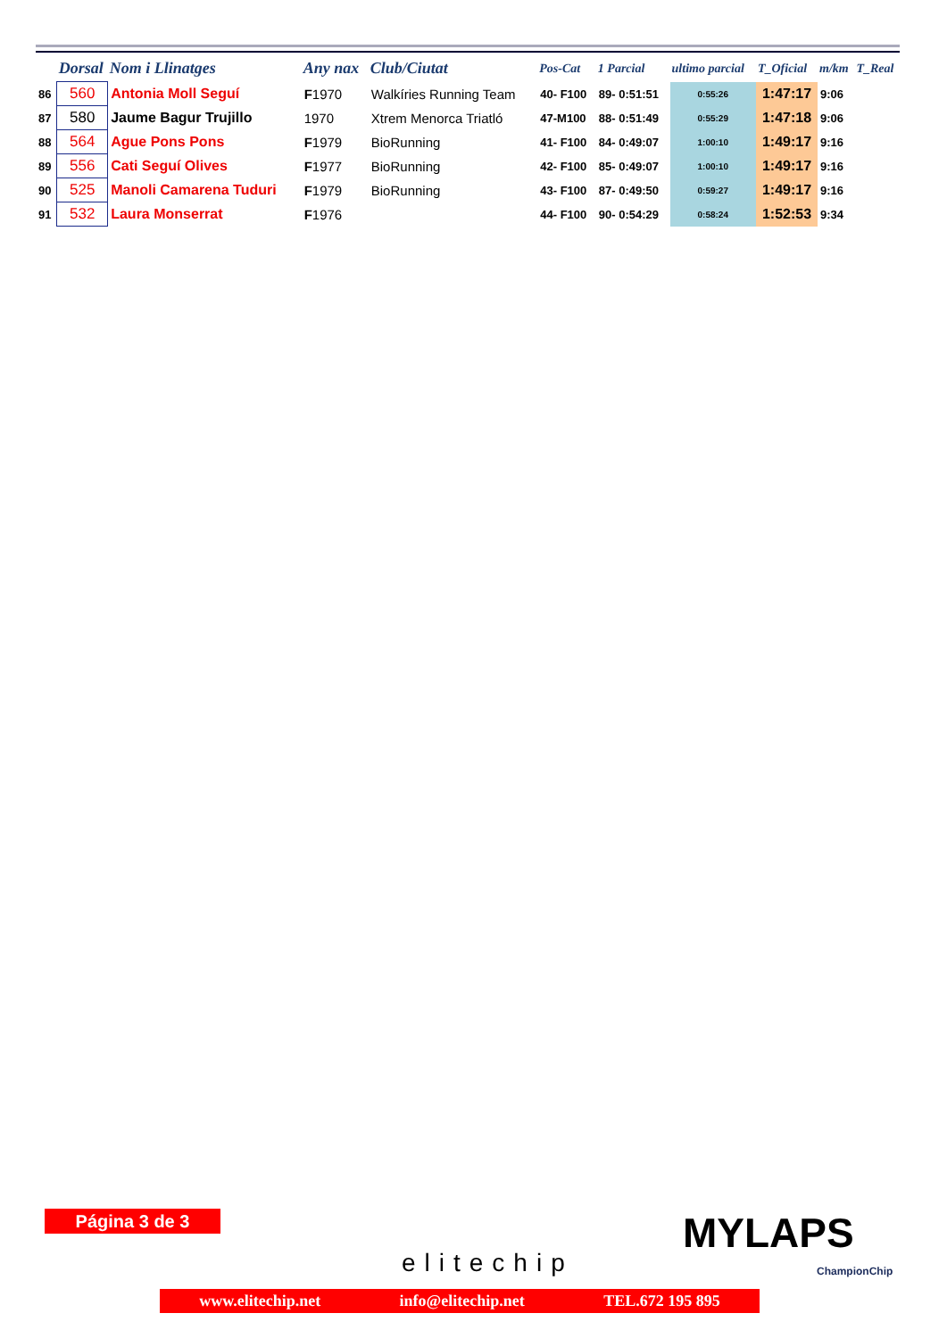| | Dorsal | Nom i Llinatges | Any nax | Club/Ciutat | Pos-Cat | 1 Parcial | ultimo parcial | T_Oficial | m/km | T_Real |
| --- | --- | --- | --- | --- | --- | --- | --- | --- | --- | --- |
| 86 | 560 | Antonia Moll Seguí | F 1970 | Walkíries Running Team | 40- F100 | 89- 0:51:51 | 0:55:26 | 1:47:17 | 9:06 | |
| 87 | 580 | Jaume Bagur Trujillo | 1970 | Xtrem Menorca Triatló | 47-M100 | 88- 0:51:49 | 0:55:29 | 1:47:18 | 9:06 | |
| 88 | 564 | Ague Pons Pons | F 1979 | BioRunning | 41- F100 | 84- 0:49:07 | 1:00:10 | 1:49:17 | 9:16 | |
| 89 | 556 | Cati Seguí Olives | F 1977 | BioRunning | 42- F100 | 85- 0:49:07 | 1:00:10 | 1:49:17 | 9:16 | |
| 90 | 525 | Manoli Camarena Tuduri | F 1979 | BioRunning | 43- F100 | 87- 0:49:50 | 0:59:27 | 1:49:17 | 9:16 | |
| 91 | 532 | Laura Monserrat | F 1976 | | 44- F100 | 90- 0:54:29 | 0:58:24 | 1:52:53 | 9:34 | |
Página 3 de 3
elitechip
MYLAPS
ChampionChip
www.elitechip.net info@elitechip.net TEL.672 195 895